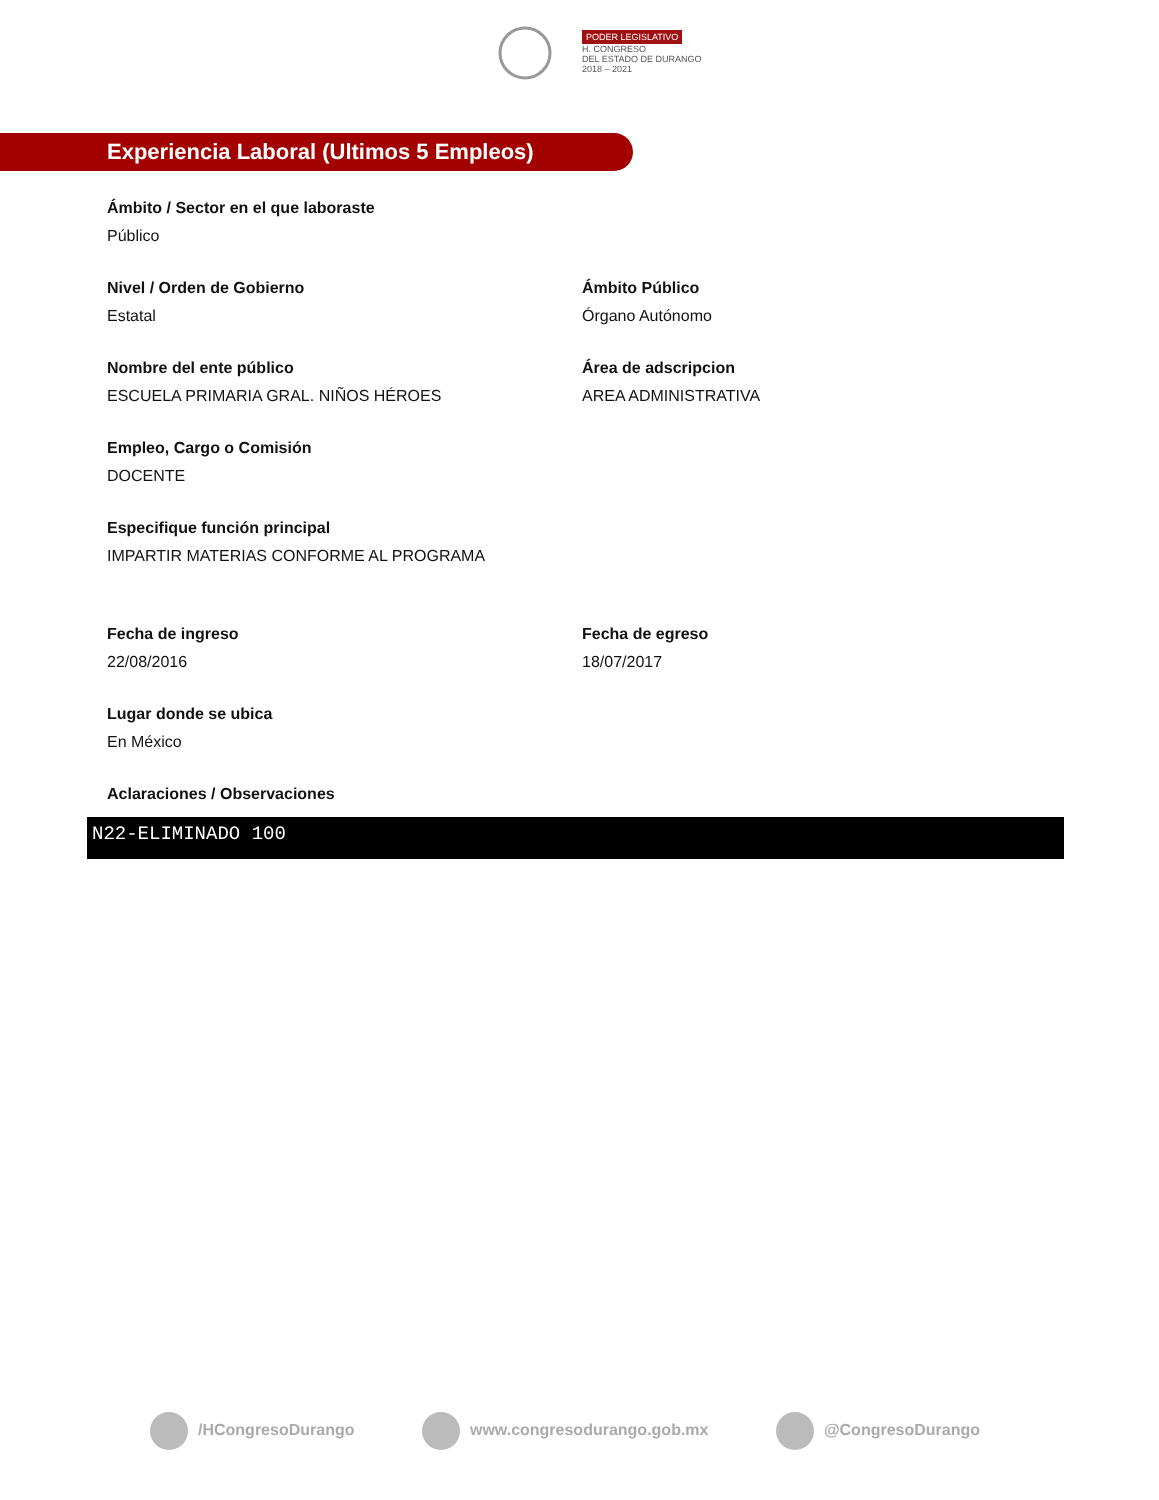PODER LEGISLATIVO
H. CONGRESO
DEL ESTADO DE DURANGO
2018 – 2021
Experiencia Laboral (Ultimos 5 Empleos)
Ámbito / Sector en el que laboraste
Público
Nivel / Orden de Gobierno
Estatal
Ámbito Público
Órgano Autónomo
Nombre del ente público
ESCUELA PRIMARIA GRAL. NIÑOS HÉROES
Área de adscripcion
AREA ADMINISTRATIVA
Empleo, Cargo o Comisión
DOCENTE
Especifique función principal
IMPARTIR MATERIAS CONFORME AL PROGRAMA
Fecha de ingreso
22/08/2016
Fecha de egreso
18/07/2017
Lugar donde se ubica
En México
Aclaraciones / Observaciones
N22-ELIMINADO 100
/HCongresoDurango www.congresodurango.gob.mx @CongresoDurango